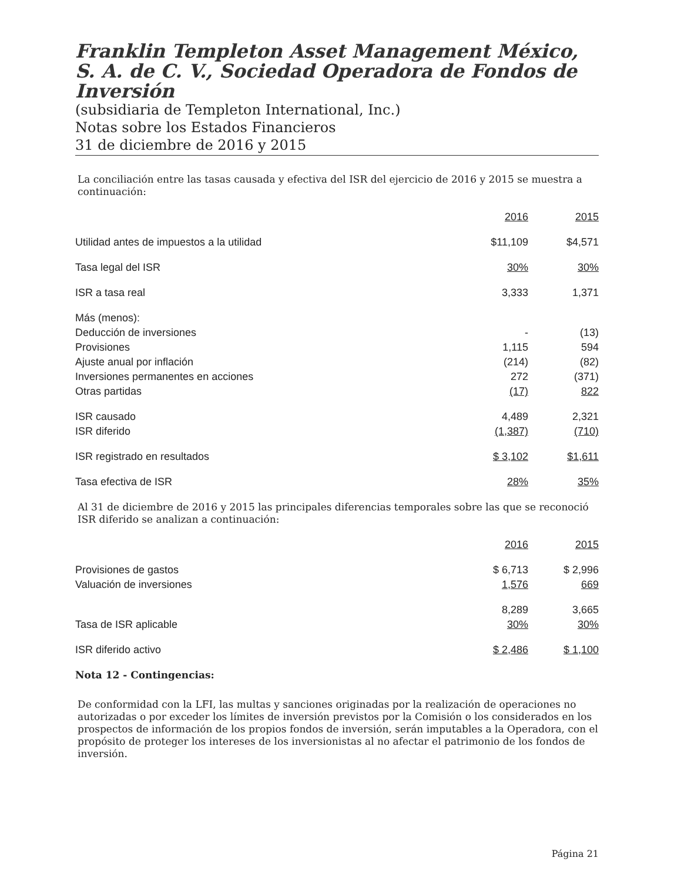Franklin Templeton Asset Management México, S. A. de C. V., Sociedad Operadora de Fondos de Inversión
(subsidiaria de Templeton International, Inc.)
Notas sobre los Estados Financieros
31 de diciembre de 2016 y 2015
La conciliación entre las tasas causada y efectiva del ISR del ejercicio de 2016 y 2015 se muestra a continuación:
| | 2016 | 2015 |
| Utilidad antes de impuestos a la utilidad | $11,109 | $4,571 |
| Tasa legal del ISR | 30% | 30% |
| ISR a tasa real | 3,333 | 1,371 |
| Más (menos): | | |
| Deducción de inversiones | - | (13) |
| Provisiones | 1,115 | 594 |
| Ajuste anual por inflación | (214) | (82) |
| Inversiones permanentes en acciones | 272 | (371) |
| Otras partidas | (17) | 822 |
| ISR causado | 4,489 | 2,321 |
| ISR diferido | (1,387) | (710) |
| ISR registrado en resultados | $ 3,102 | $1,611 |
| Tasa efectiva de ISR | 28% | 35% |
Al 31 de diciembre de 2016 y 2015 las principales diferencias temporales sobre las que se reconoció ISR diferido se analizan a continuación:
| | 2016 | 2015 |
| Provisiones de gastos | $ 6,713 | $ 2,996 |
| Valuación de inversiones | 1,576 | 669 |
| | 8,289 | 3,665 |
| Tasa de ISR aplicable | 30% | 30% |
| ISR diferido activo | $ 2,486 | $ 1,100 |
Nota 12 - Contingencias:
De conformidad con la LFI, las multas y sanciones originadas por la realización de operaciones no autorizadas o por exceder los límites de inversión previstos por la Comisión o los considerados en los prospectos de información de los propios fondos de inversión, serán imputables a la Operadora, con el propósito de proteger los intereses de los inversionistas al no afectar el patrimonio de los fondos de inversión.
Página 21